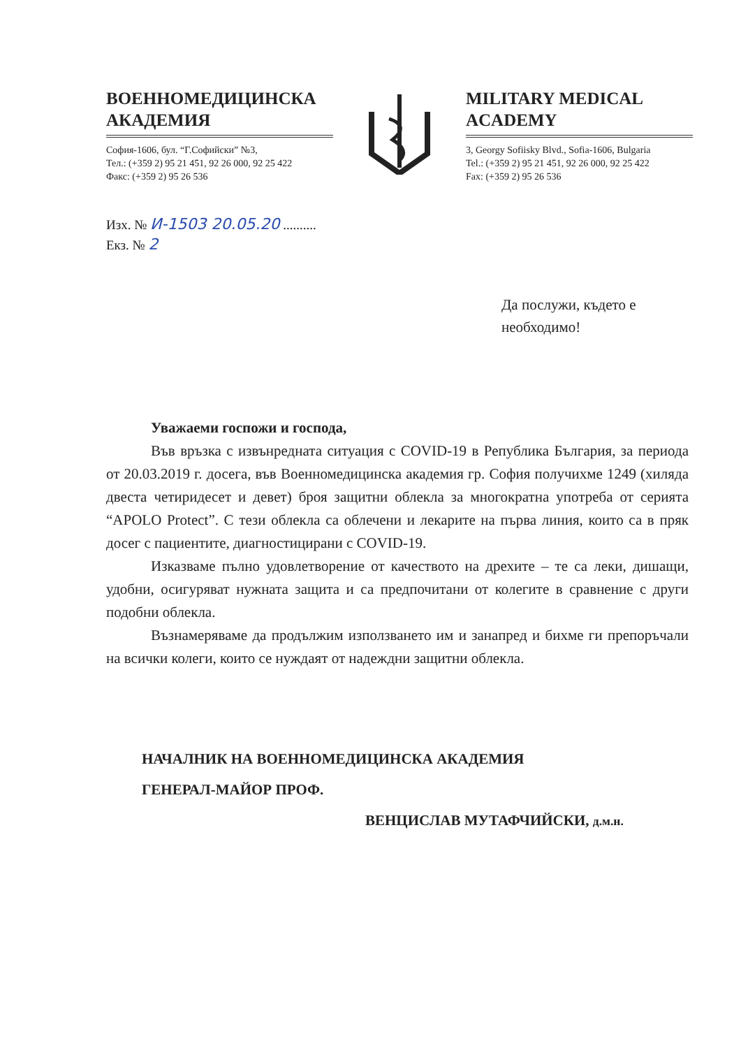ВОЕННОМЕДИЦИНСКА АКАДЕМИЯ
София-1606, бул. “Г.Софийски” №3,
Тел.: (+359 2) 95 21 451, 92 26 000, 92 25 422
Факс: (+359 2) 95 26 536
MILITARY MEDICAL ACADEMY
3, Georgy Sofiisky Blvd., Sofia-1606, Bulgaria
Tel.: (+359 2) 95 21 451, 92 26 000, 92 25 422
Fax: (+359 2) 95 26 536
Изх. № И-1503 20.05.20 ..........
Екз. № 2
Да послужи, където е
необходимо!
Уважаеми госпожи и господа,
Във връзка с извънредната ситуация с COVID-19 в Република България, за периода от 20.03.2019 г. досега, във Военномедицинска академия гр. София получихме 1249 (хиляда двеста четиридесет и девет) броя защитни облекла за многократна употреба от серията “APOLO Protect”. С тези облекла са облечени и лекарите на първа линия, които са в пряк досег с пациентите, диагностицирани с COVID-19.
Изказваме пълно удовлетворение от качеството на дрехите – те са леки, дишащи, удобни, осигуряват нужната защита и са предпочитани от колегите в сравнение с други подобни облекла.
Възнамеряваме да продължим използването им и занапред и бихме ги препоръчали на всички колеги, които се нуждаят от надеждни защитни облекла.
НАЧАЛНИК НА ВОЕННОМЕДИЦИНСКА АКАДЕМИЯ
ГЕНЕРАЛ-МАЙОР ПРОФ.
ВЕНЦИСЛАВ МУТАФЧИЙСКИ, д.м.н.